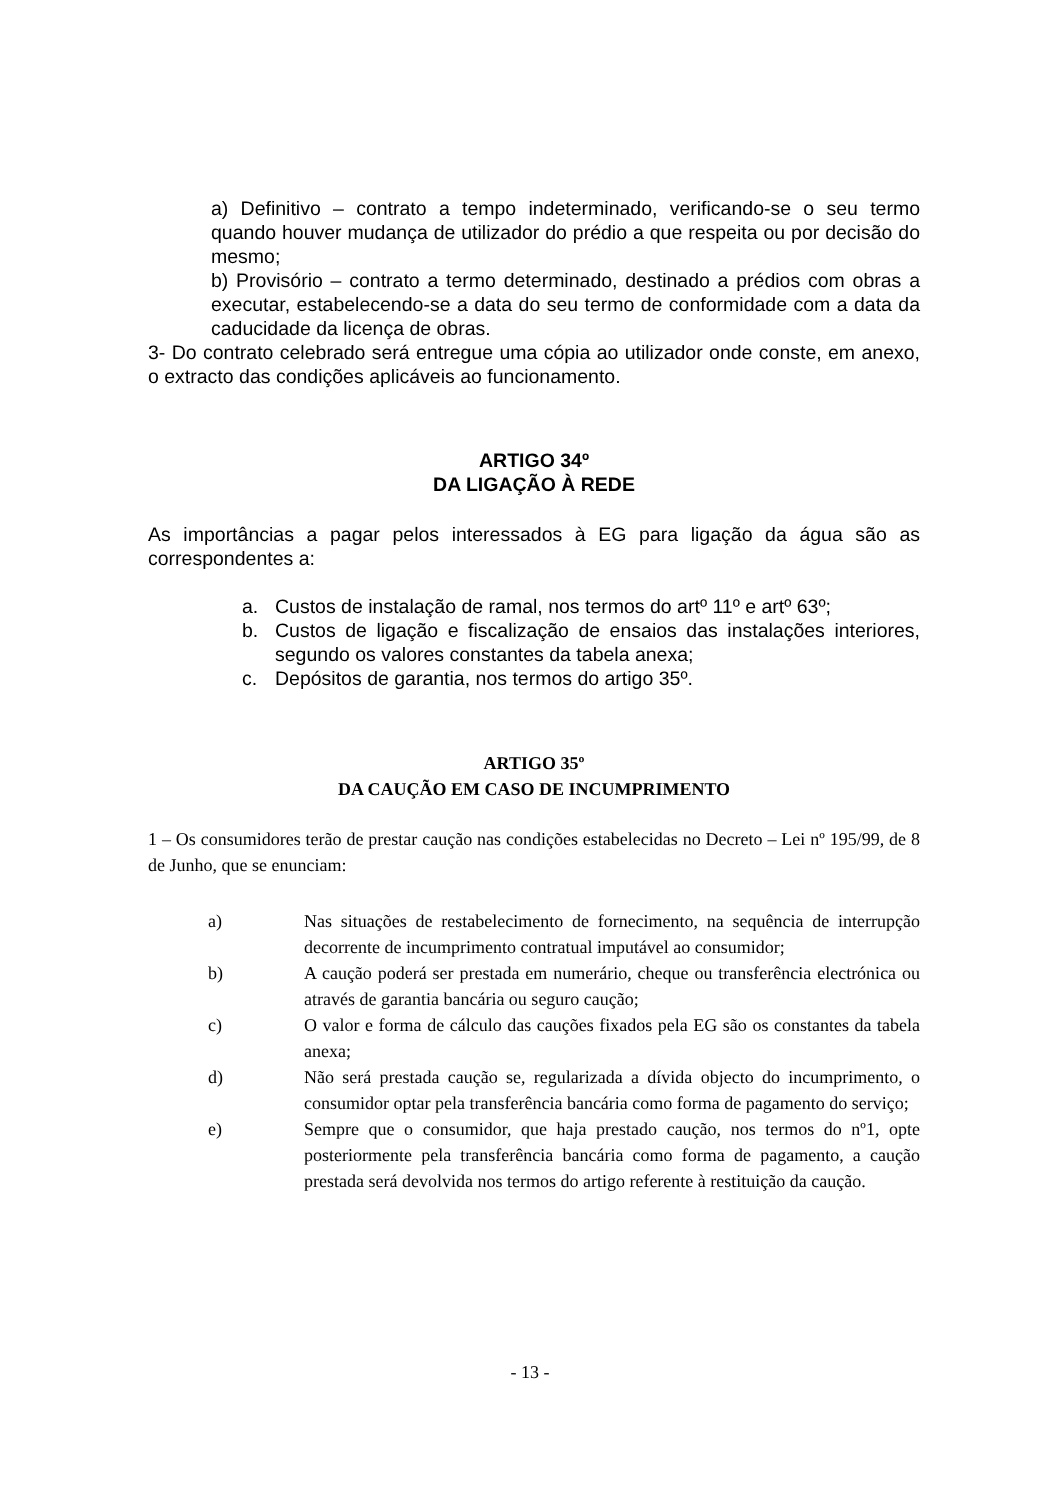a) Definitivo – contrato a tempo indeterminado, verificando-se o seu termo quando houver mudança de utilizador do prédio a que respeita ou por decisão do mesmo;
b) Provisório – contrato a termo determinado, destinado a prédios com obras a executar, estabelecendo-se a data do seu termo de conformidade com a data da caducidade da licença de obras.
3- Do contrato celebrado será entregue uma cópia ao utilizador onde conste, em anexo, o extracto das condições aplicáveis ao funcionamento.
ARTIGO 34º
DA LIGAÇÃO À REDE
As importâncias a pagar pelos interessados à EG para ligação da água são as correspondentes a:
a. Custos de instalação de ramal, nos termos do artº 11º e artº 63º;
b. Custos de ligação e fiscalização de ensaios das instalações interiores, segundo os valores constantes da tabela anexa;
c. Depósitos de garantia, nos termos do artigo 35º.
ARTIGO 35º
DA CAUÇÃO EM CASO DE INCUMPRIMENTO
1 – Os consumidores terão de prestar caução nas condições estabelecidas no Decreto – Lei nº 195/99, de 8 de Junho, que se enunciam:
a) Nas situações de restabelecimento de fornecimento, na sequência de interrupção decorrente de incumprimento contratual imputável ao consumidor;
b) A caução poderá ser prestada em numerário, cheque ou transferência electrónica ou através de garantia bancária ou seguro caução;
c) O valor e forma de cálculo das cauções fixados pela EG são os constantes da tabela anexa;
d) Não será prestada caução se, regularizada a dívida objecto do incumprimento, o consumidor optar pela transferência bancária como forma de pagamento do serviço;
e) Sempre que o consumidor, que haja prestado caução, nos termos do nº1, opte posteriormente pela transferência bancária como forma de pagamento, a caução prestada será devolvida nos termos do artigo referente à restituição da caução.
- 13 -